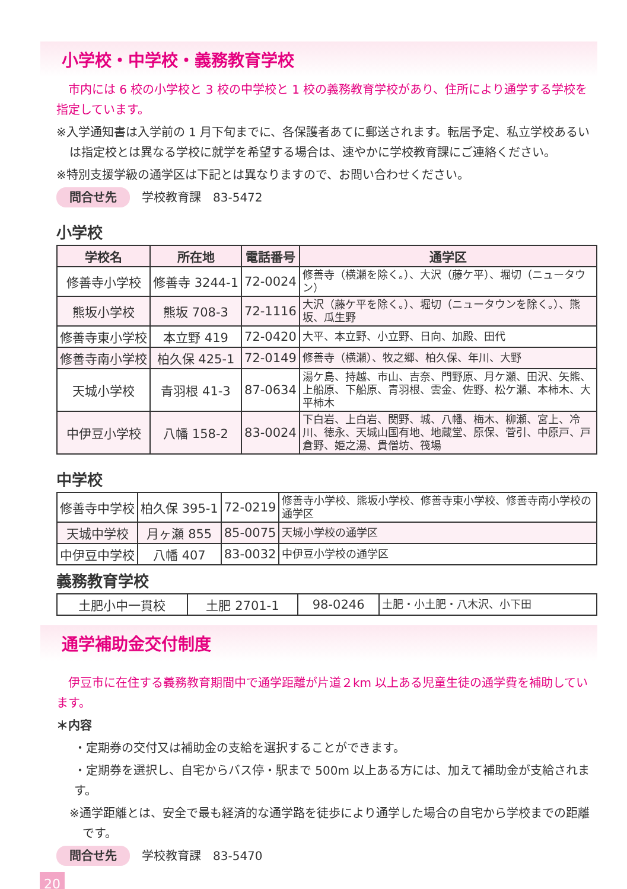小学校・中学校・義務教育学校
　市内には 6 校の小学校と 3 校の中学校と 1 校の義務教育学校があり、住所により通学する学校を指定しています。
※入学通知書は入学前の 1 月下旬までに、各保護者あてに郵送されます。転居予定、私立学校あるいは指定校とは異なる学校に就学を希望する場合は、速やかに学校教育課にご連絡ください。
※特別支援学級の通学区は下記とは異なりますので、お問い合わせください。
問合せ先 学校教育課　83-5472
小学校
| 学校名 | 所在地 | 電話番号 | 通学区 |
| --- | --- | --- | --- |
| 修善寺小学校 | 修善寺 3244-1 | 72-0024 | 修善寺（横瀬を除く。）、大沢（藤ケ平）、堀切（ニュータウン） |
| 熊坂小学校 | 熊坂 708-3 | 72-1116 | 大沢（藤ケ平を除く。）、堀切（ニュータウンを除く。）、熊坂、瓜生野 |
| 修善寺東小学校 | 本立野 419 | 72-0420 | 大平、本立野、小立野、日向、加殿、田代 |
| 修善寺南小学校 | 柏久保 425-1 | 72-0149 | 修善寺（横瀬）、牧之郷、柏久保、年川、大野 |
| 天城小学校 | 青羽根 41-3 | 87-0634 | 湯ケ島、持越、市山、吉奈、門野原、月ケ瀬、田沢、矢熊、上船原、下船原、青羽根、雲金、佐野、松ケ瀬、本柿木、大平柿木 |
| 中伊豆小学校 | 八幡 158-2 | 83-0024 | 下白岩、上白岩、関野、城、八幡、梅木、柳瀬、宮上、冷川、徳永、天城山国有地、地蔵堂、原保、菅引、中原戸、戸倉野、姫之湯、貴僧坊、筏場 |
中学校
| 修善寺中学校 | 柏久保 395-1 | 72-0219 | 修善寺小学校、熊坂小学校、修善寺東小学校、修善寺南小学校の通学区 |
| 天城中学校 | 月ヶ瀬 855 | 85-0075 | 天城小学校の通学区 |
| 中伊豆中学校 | 八幡 407 | 83-0032 | 中伊豆小学校の通学区 |
義務教育学校
| 土肥小中一貫校 | 土肥 2701-1 | 98-0246 | 土肥・小土肥・八木沢、小下田 |
通学補助金交付制度
　伊豆市に在住する義務教育期間中で通学距離が片道２km 以上ある児童生徒の通学費を補助しています。
＊内容
・定期券の交付又は補助金の支給を選択することができます。
・定期券を選択し、自宅からバス停・駅まで 500m 以上ある方には、加えて補助金が支給されます。
※通学距離とは、安全で最も経済的な通学路を徒歩により通学した場合の自宅から学校までの距離です。
問合せ先 学校教育課　83-5470
20